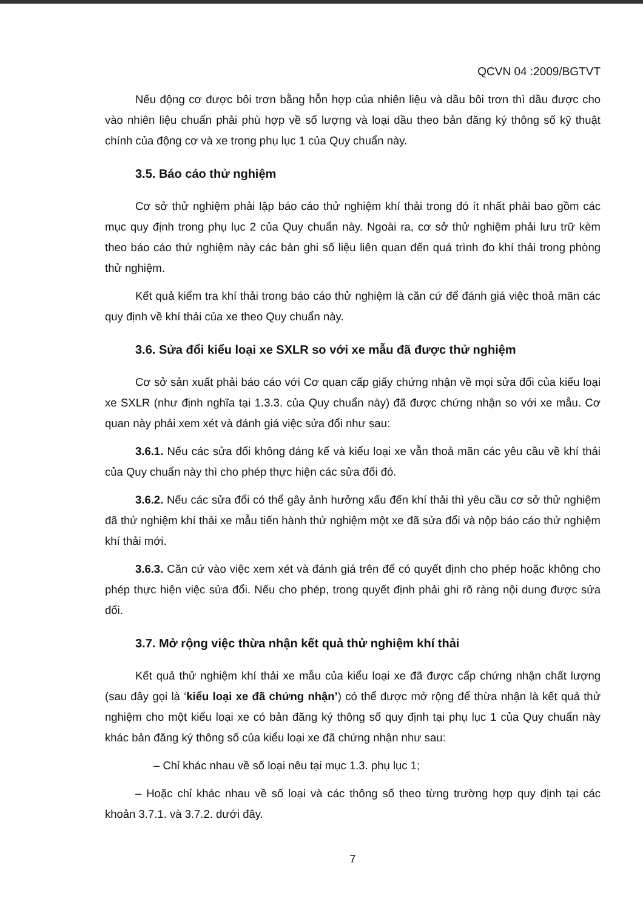QCVN 04 :2009/BGTVT
Nếu động cơ được bôi trơn bằng hỗn hợp của nhiên liệu và dầu bôi trơn thì dầu được cho vào nhiên liệu chuẩn phải phù hợp về số lượng và loại dầu theo bản đăng ký thông số kỹ thuật chính của động cơ và xe trong phụ lục 1 của Quy chuẩn này.
3.5. Báo cáo thử nghiệm
Cơ sở thử nghiệm phải lập báo cáo thử nghiệm khí thải trong đó ít nhất phải bao gồm các mục quy định trong phụ lục 2 của Quy chuẩn này. Ngoài ra, cơ sở thử nghiệm phải lưu trữ kèm theo báo cáo thử nghiệm này các bản ghi số liệu liên quan đến quá trình đo khí thải trong phòng thử nghiệm.
Kết quả kiểm tra khí thải trong báo cáo thử nghiệm là căn cứ để đánh giá việc thoả mãn các quy định về khí thải của xe theo Quy chuẩn này.
3.6. Sửa đổi kiểu loại xe SXLR so với xe mẫu đã được thử nghiệm
Cơ sở sản xuất phải báo cáo với Cơ quan cấp giấy chứng nhận về mọi sửa đổi của kiểu loại xe SXLR (như định nghĩa tại 1.3.3. của Quy chuẩn này) đã được chứng nhận so với xe mẫu. Cơ quan này phải xem xét và đánh giá việc sửa đổi như sau:
3.6.1. Nếu các sửa đổi không đáng kể và kiểu loại xe vẫn thoả mãn các yêu cầu về khí thải của Quy chuẩn này thì cho phép thực hiện các sửa đổi đó.
3.6.2. Nếu các sửa đổi có thể gây ảnh hưởng xấu đến khí thải thì yêu cầu cơ sở thử nghiệm đã thử nghiệm khí thải xe mẫu tiến hành thử nghiệm một xe đã sửa đổi và nộp báo cáo thử nghiệm khí thải mới.
3.6.3. Căn cứ vào việc xem xét và đánh giá trên để có quyết định cho phép hoặc không cho phép thực hiện việc sửa đổi. Nếu cho phép, trong quyết định phải ghi rõ ràng nội dung được sửa đổi.
3.7. Mở rộng việc thừa nhận kết quả thử nghiệm khí thải
Kết quả thử nghiệm khí thải xe mẫu của kiểu loại xe đã được cấp chứng nhận chất lượng (sau đây gọi là ‘kiểu loại xe đã chứng nhận’) có thể được mở rộng để thừa nhận là kết quả thử nghiệm cho một kiểu loại xe có bản đăng ký thông số quy định tại phụ lục 1 của Quy chuẩn này khác bản đăng ký thông số của kiểu loại xe đã chứng nhận như sau:
– Chỉ khác nhau về số loại nêu tại mục 1.3. phụ lục 1;
– Hoặc chỉ khác nhau về số loại và các thông số theo từng trường hợp quy định tại các khoản 3.7.1. và 3.7.2. dưới đây.
7